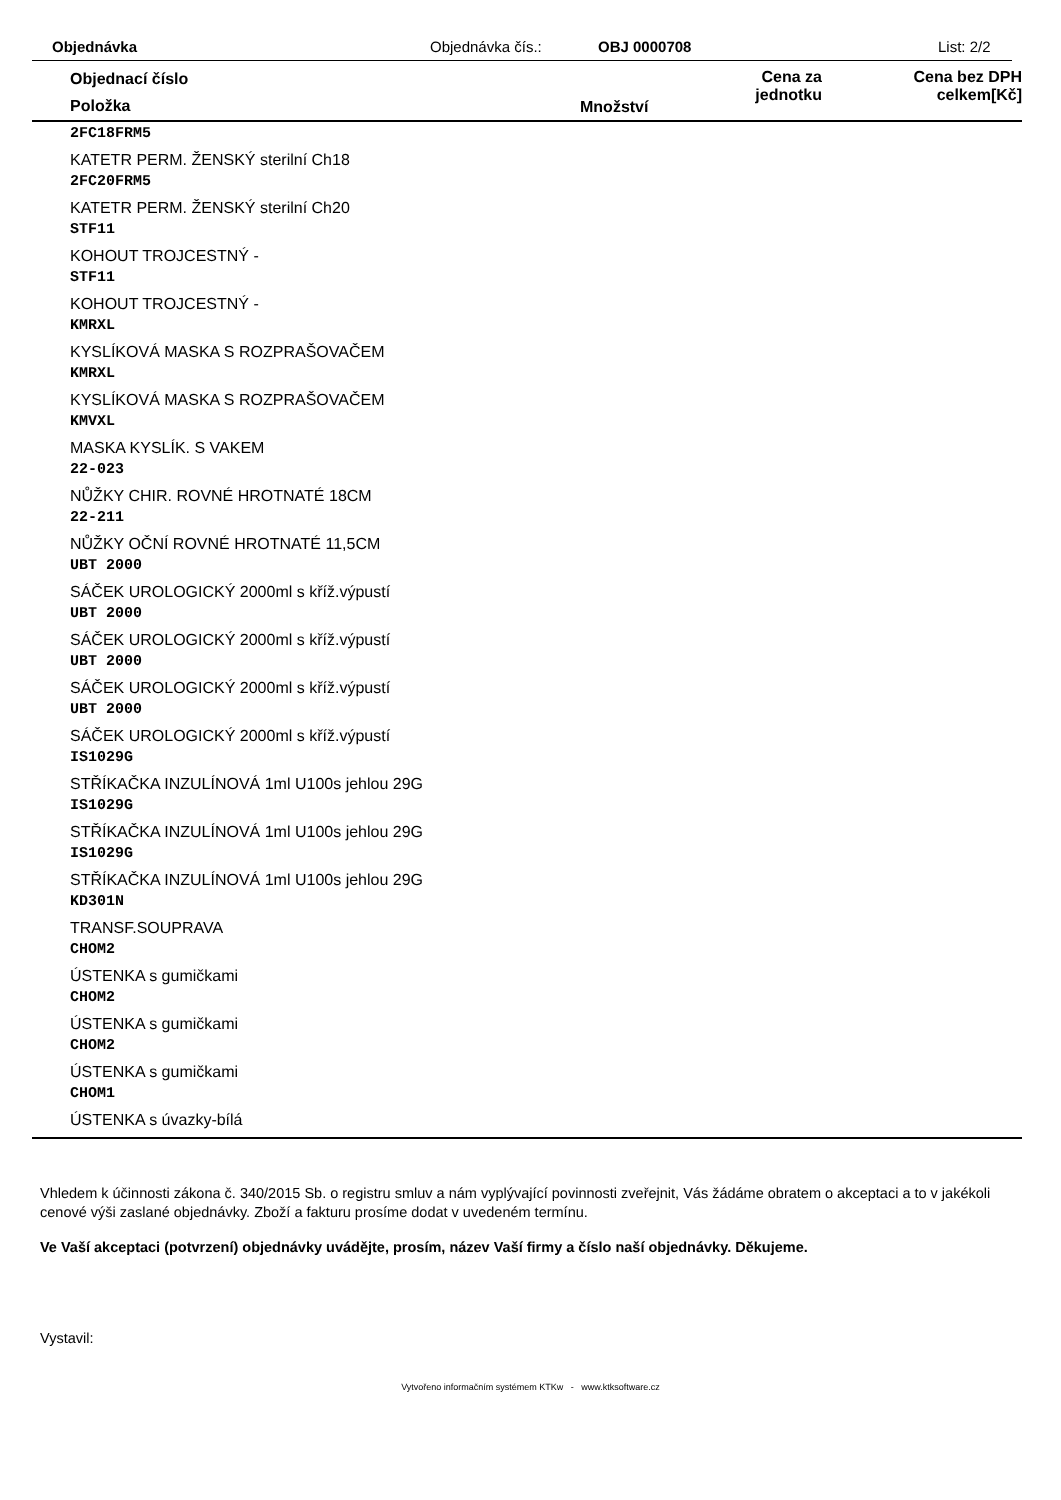Objednávka Objednávka čís.: OBJ 0000708 List: 2/2
Objednací číslo
Položka Množství
Cena za
jednotku
Cena bez DPH
celkem[Kč]
2FC18FRM5
KATETR PERM. ŽENSKÝ sterilní Ch18
2FC20FRM5
KATETR PERM. ŽENSKÝ sterilní Ch20
STF11
KOHOUT TROJCESTNÝ -
STF11
KOHOUT TROJCESTNÝ -
KMRXL
KYSLÍKOVÁ MASKA S ROZPRAŠOVAČEM
KMRXL
KYSLÍKOVÁ MASKA S ROZPRAŠOVAČEM
KMVXL
MASKA KYSLÍK. S VAKEM
22-023
NŮŽKY CHIR. ROVNÉ HROTNATÉ 18CM
22-211
NŮŽKY OČNÍ ROVNÉ HROTNATÉ 11,5CM
UBT 2000
SÁČEK UROLOGICKÝ 2000ml s kříž.výpustí
UBT 2000
SÁČEK UROLOGICKÝ 2000ml s kříž.výpustí
UBT 2000
SÁČEK UROLOGICKÝ 2000ml s kříž.výpustí
UBT 2000
SÁČEK UROLOGICKÝ 2000ml s kříž.výpustí
IS1029G
STŘÍKAČKA INZULÍNOVÁ 1ml U100s jehlou 29G
IS1029G
STŘÍKAČKA INZULÍNOVÁ 1ml U100s jehlou 29G
IS1029G
STŘÍKAČKA INZULÍNOVÁ 1ml U100s jehlou 29G
KD301N
TRANSF.SOUPRAVA
CHOM2
ÚSTENKA s gumičkami
CHOM2
ÚSTENKA s gumičkami
CHOM2
ÚSTENKA s gumičkami
CHOM1
ÚSTENKA s úvazky-bílá
Vhledem k účinnosti zákona č. 340/2015 Sb. o registru smluv a nám vyplývající povinnosti zveřejnit, Vás žádáme obratem o akceptaci a to v jakékoli cenové výši zaslané objednávky. Zboží a fakturu prosíme dodat v uvedeném termínu.
Ve Vaší akceptaci (potvrzení) objednávky uvádějte, prosím, název Vaší firmy a číslo naší objednávky. Děkujeme.
Vystavil:
Vytvořeno informačním systémem KTKw - www.ktksoftware.cz